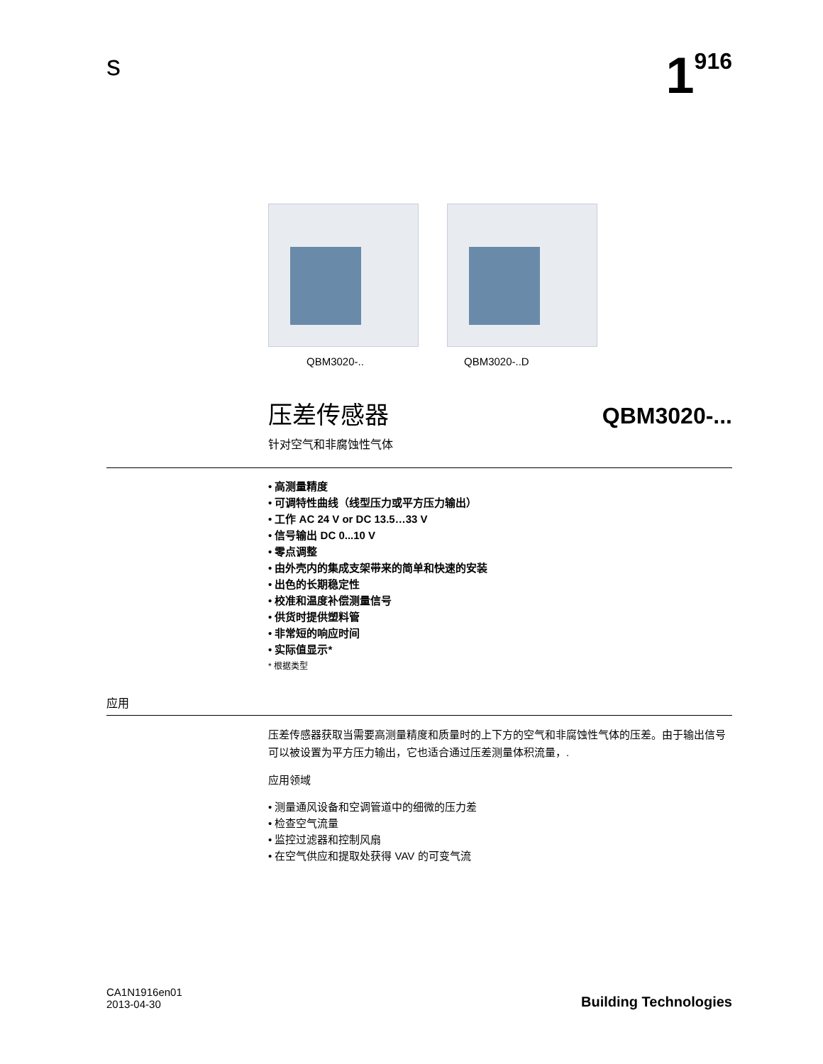s
1<sup>916</sup>
QBM3020-.. QBM3020-..D
压差传感器 QBM3020-...
针对空气和非腐蚀性气体
• 高测量精度
• 可调特性曲线（线型压力或平方压力输出）
• 工作 AC 24 V or DC 13.5…33 V
• 信号输出 DC 0...10 V
• 零点调整
• 由外壳内的集成支架带来的简单和快速的安装
• 出色的长期稳定性
• 校准和温度补偿测量信号
• 供货时提供塑料管
• 非常短的响应时间
• 实际值显示*
* 根据类型
应用
压差传感器获取当需要高测量精度和质量时的上下方的空气和非腐蚀性气体的压差。由于输出信号可以被设置为平方压力输出，它也适合通过压差测量体积流量，.
应用领域
• 测量通风设备和空调管道中的细微的压力差
• 检查空气流量
• 监控过滤器和控制风扇
• 在空气供应和提取处获得 VAV 的可变气流
CA1N1916en01
2013-04-30
Building Technologies